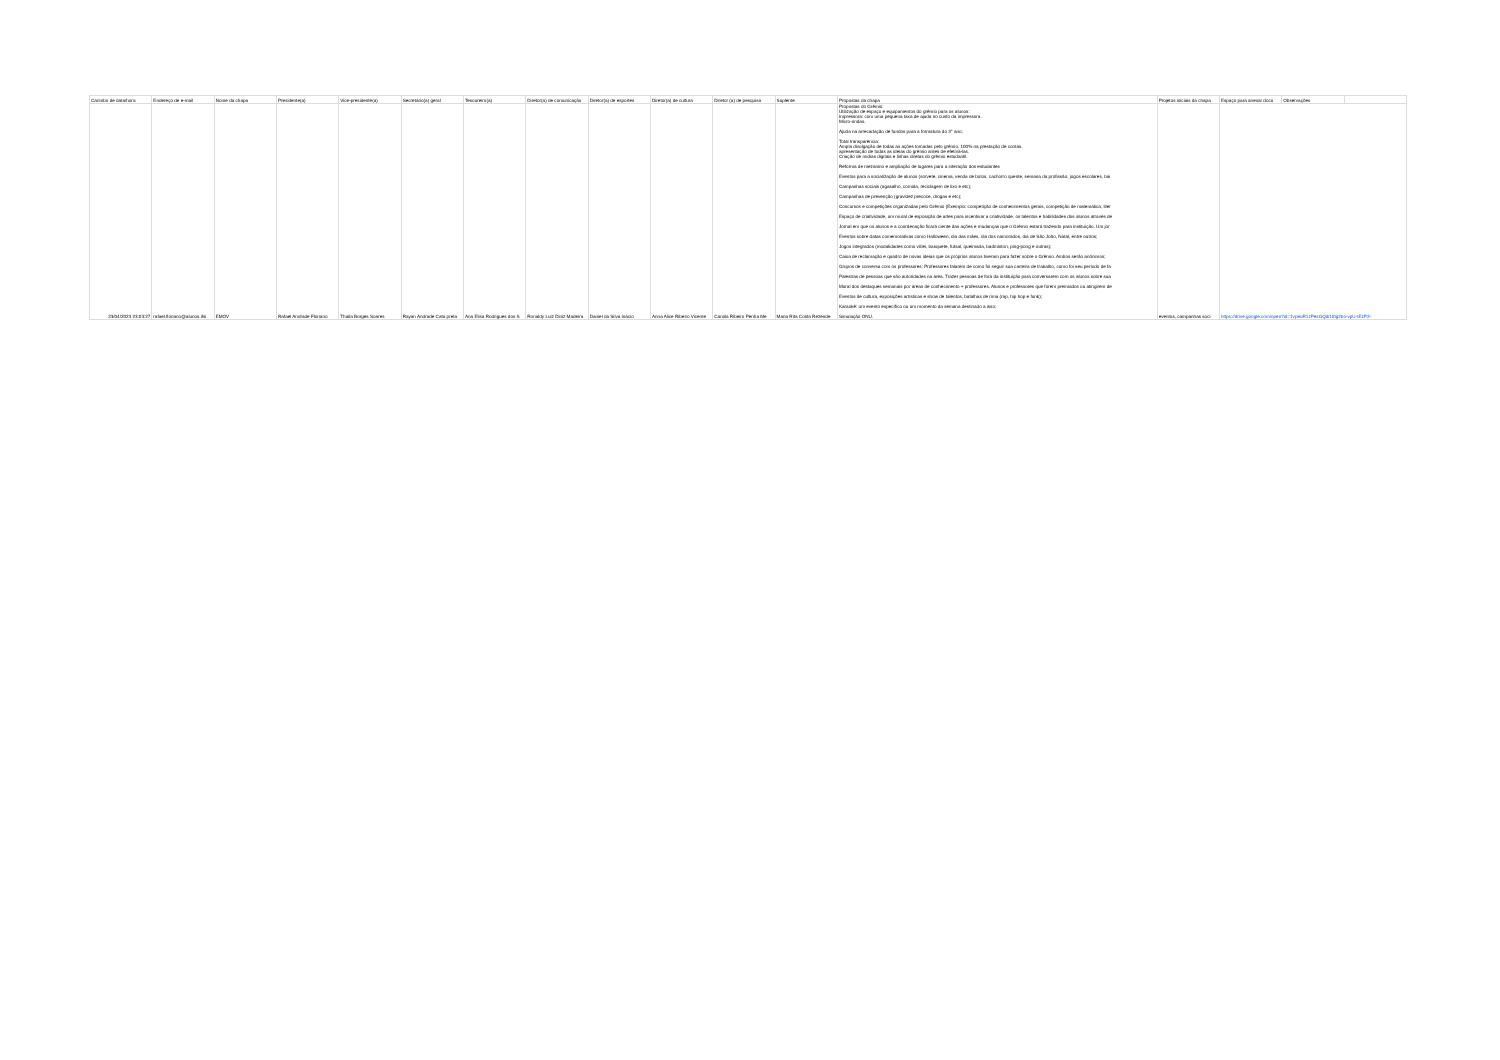| Carimbo de data/hora | Endereço de e-mail | Nome da chapa | Presidente(a) | Vice-presidente(a) | Secretário(a) geral | Tesoureiro(a) | Diretor(a) de comunicação | Diretor(a) de esportes | Diretor(a) de cultura | Diretor (a) de pesquisa | Suplente | Propostas da chapa | Projetos iniciais da chapa | Espaço para anexar docu | Observações | |
| --- | --- | --- | --- | --- | --- | --- | --- | --- | --- | --- | --- | --- | --- | --- | --- | --- |
| 23/04/2023 23:03:27 | rafael.floriano@alunos.ifsi | EMOV | Rafael Andrade Floriano | Thaila Borges Soares | Rayan Andrade Cata preta | Ana Elisa Rodrigues dos S | Ronaldy Luiz Diniz Madeira | Daniel da Silva Inácio | Anna Alice Ribeiro Vicente | Camila Ribeiro Penha Me | Maria Rita Costa Rezende | Propostas do Grêmio: Utilização de espaço e equipamentos do grêmio para os alunos: Impressora: com uma pequena taxa de ajuda no custo da impressora. Micro-ondas. Ajuda na arrecadação de fundos para a formatura do 3° ano; Total transparência: Ampla divulgação de todas as ações tomadas pelo grêmio, 100% na prestação de contas. apresentação de todas as ideias do grêmio antes de efetivá-las. Criação de mídias digitais e linhas diretas do grêmio estudantil. Reforma de mezanino e ampliação de lugares para a interação dos estudantes Eventos para a socialização de alunos (sorvete, cinema, venda de bolos, cachorro quente, semana da profissão, jogos escolares, bai Campanhas sociais (agasalho, comida, reciclagem de lixo e etc); Campanhas de prevenção (gravidez precoce, drogas e etc); Concursos e competições organizadas pelo Grêmio (Exemplo: competição de conhecimentos gerais, competição de matemática, liter Espaço de criatividade, um mural de exposição de artes para incentivar a criatividade, os talentos e habilidades dos alunos através de Jornal em que os alunos e a coordenação ficará ciente das ações e mudanças que o Grêmio estará trazendo para instituição. Um jor Eventos sobre datas comemorativas como Halloween, dia das mães, dia dos namorados, dia de São João, Natal, entre outros; Jogos integrados (modalidades como vôlei, basquete, futsal, queimada, badminton, ping-pong e outras); Caixa de reclamação e quadro de novas ideias que os próprios alunos tiveram para fazer sobre o Grêmio. Ambos serão anônimos; Grupos de conversa com os professores: Professores falarem de como foi seguir sua carreira de trabalho, como foi seu período de fa Palestras de pessoas que são autoridades na área. Trazer pessoas de fora da instituição para conversarem com os alunos sobre sua Mural dos destaques semanais por áreas de conhecimento + professores. Alunos e professores que forem premiados ou atingirem de Eventos de cultura, exposições artísticas e show de talentos, batalhas de rima (rap, hip hop e funk); Karaokê: um evento específico ou um momento da semana destinado a isso; Simulação ONU. | eventos, campanhas soci | https://drive.google.com/open?id=1vpeuR1zPesGQdi1t0g2bo-vpU-tEzP2- | | |